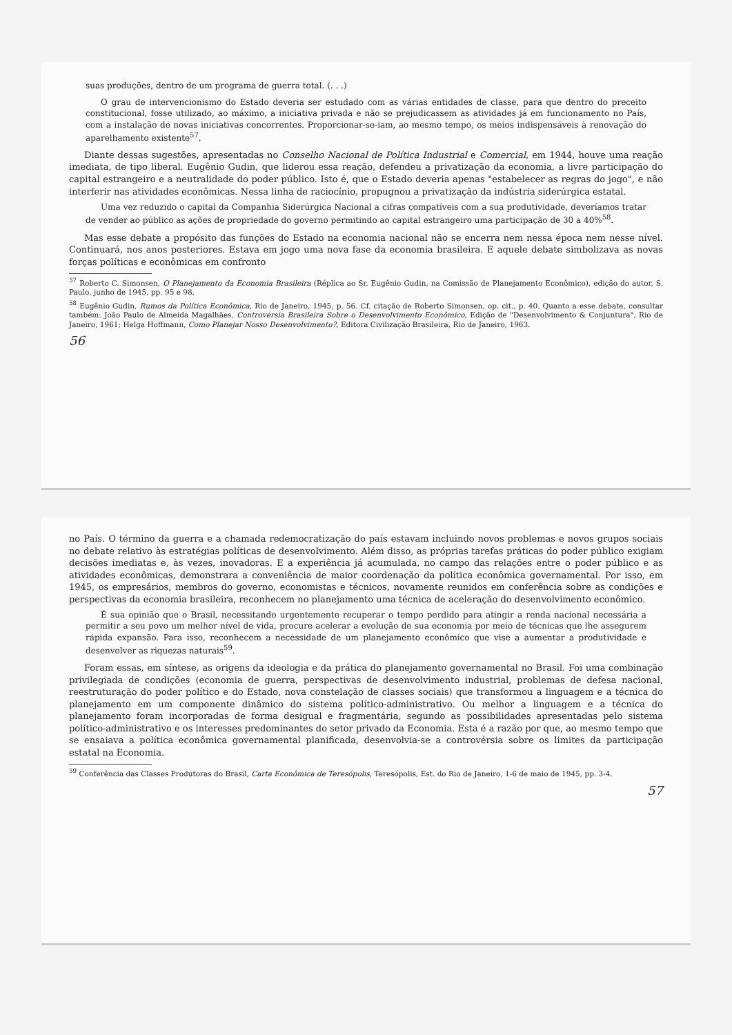suas produções, dentro de um programa de guerra total. (. . .)
O grau de intervencionismo do Estado deveria ser estudado com as várias entidades de classe, para que dentro do preceito constitucional, fosse utilizado, ao máximo, a iniciativa privada e não se prejudicassem as atividades já em funcionamento no País, com a instalação de novas iniciativas concorrentes. Proporcionar-se-iam, ao mesmo tempo, os meios indispensáveis à renovação do aparelhamento existente<sup>57</sup>.
Diante dessas sugestões, apresentadas no Conselho Nacional de Política Industrial e Comercial, em 1944, houve uma reação imediata, de tipo liberal. Eugênio Gudin, que liderou essa reação, defendeu a privatização da economia, a livre participação do capital estrangeiro e a neutralidade do poder público. Isto é, que o Estado deveria apenas "estabelecer as regras do jogo", e não interferir nas atividades econômicas. Nessa linha de raciocínio, propugnou a privatização da indústria siderúrgica estatal.
Uma vez reduzido o capital da Companhia Siderúrgica Nacional a cifras compatíveis com a sua produtividade, deveríamos tratar de vender ao público as ações de propriedade do governo permitindo ao capital estrangeiro uma participação de 30 a 40%<sup>58</sup>.
Mas esse debate a propósito das funções do Estado na economia nacional não se encerra nem nessa época nem nesse nível. Continuará, nos anos posteriores. Estava em jogo uma nova fase da economia brasileira. E aquele debate simbolizava as novas forças políticas e econômicas em confronto
<sup>57</sup> Roberto C. Simonsen, O Planejamento da Economia Brasileira (Réplica ao Sr. Eugênio Gudin, na Comissão de Planejamento Econômico), edição do autor, S. Paulo, junho de 1945, pp. 95 e 98.
<sup>58</sup> Eugênio Gudin, Rumos da Política Econômica, Rio de Janeiro, 1945, p. 56. Cf. citação de Roberto Simonsen, op. cit., p. 40. Quanto a esse debate, consultar também: João Paulo de Almeida Magalhães, Controvérsia Brasileira Sobre o Desenvolvimento Econômico, Edição de "Desenvolvimento & Conjuntura", Rio de Janeiro, 1961; Helga Hoffmann, Como Planejar Nosso Desenvolvimento?, Editora Civilização Brasileira, Rio de Janeiro, 1963.
56
no País. O término da guerra e a chamada redemocratização do país estavam incluindo novos problemas e novos grupos sociais no debate relativo às estratégias políticas de desenvolvimento. Além disso, as próprias tarefas práticas do poder público exigiam decisões imediatas e, às vezes, inovadoras. E a experiência já acumulada, no campo das relações entre o poder público e as atividades econômicas, demonstrara a conveniência de maior coordenação da política econômica governamental. Por isso, em 1945, os empresários, membros do governo, economistas e técnicos, novamente reunidos em conferência sobre as condições e perspectivas da economia brasileira, reconhecem no planejamento uma técnica de aceleração do desenvolvimento econômico.
É sua opinião que o Brasil, necessitando urgentemente recuperar o tempo perdido para atingir a renda nacional necessária a permitir a seu povo um melhor nível de vida, procure acelerar a evolução de sua economia por meio de técnicas que lhe assegurem rápida expansão. Para isso, reconhecem a necessidade de um planejamento econômico que vise a aumentar a produtividade e desenvolver as riquezas naturais<sup>59</sup>.
Foram essas, em síntese, as origens da ideologia e da prática do planejamento governamental no Brasil. Foi uma combinação privilegiada de condições (economia de guerra, perspectivas de desenvolvimento industrial, problemas de defesa nacional, reestruturação do poder político e do Estado, nova constelação de classes sociais) que transformou a linguagem e a técnica do planejamento em um componente dinâmico do sistema político-administrativo. Ou melhor a linguagem e a técnica do planejamento foram incorporadas de forma desigual e fragmentária, segundo as possibilidades apresentadas pelo sistema político-administrativo e os interesses predominantes do setor privado da Economia. Esta é a razão por que, ao mesmo tempo que se ensaiava a política econômica governamental planificada, desenvolvia-se a controvérsia sobre os limites da participação estatal na Economia.
<sup>59</sup> Conferência das Classes Produtoras do Brasil, Carta Econômica de Teresópolis, Teresópolis, Est. do Rio de Janeiro, 1-6 de maio de 1945, pp. 3-4.
57